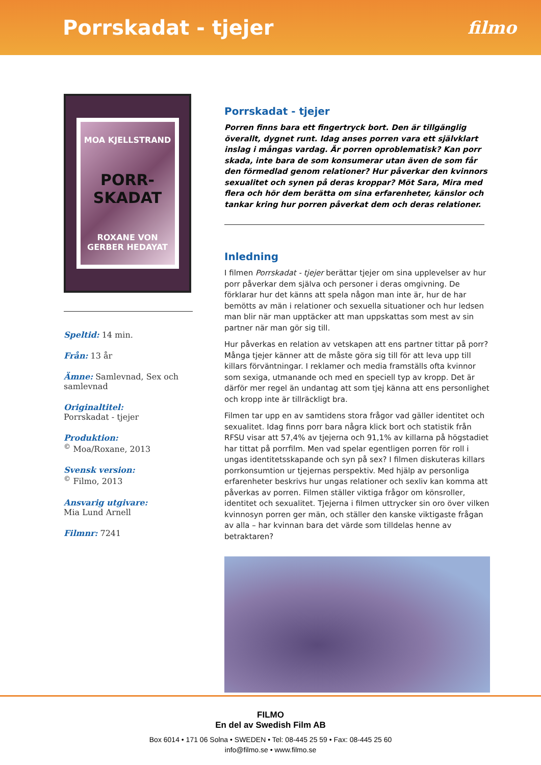Porrskadat - tjejer
filmo
MOA KJELLSTRAND
PORR-SKADAT
ROXANE VON GERBER HEDAYAT
Speltid: 14 min.
Från: 13 år
Ämne: Samlevnad, Sex och samlevnad
Originaltitel:
Porrskadat - tjejer
Produktion:
<sup>©</sup> Moa/Roxane, 2013
Svensk version:
<sup>©</sup> Filmo, 2013
Ansvarig utgivare:
Mia Lund Arnell
Filmnr: 7241
Porrskadat - tjejer
Porren finns bara ett fingertryck bort. Den är tillgänglig överallt, dygnet runt. Idag anses porren vara ett självklart inslag i mångas vardag. Är porren oproblematisk? Kan porr skada, inte bara de som konsumerar utan även de som får den förmedlad genom relationer? Hur påverkar den kvinnors sexualitet och synen på deras kroppar? Möt Sara, Mira med flera och hör dem berätta om sina erfarenheter, känslor och tankar kring hur porren påverkat dem och deras relationer.
Inledning
I filmen Porrskadat - tjejer berättar tjejer om sina upplevelser av hur porr påverkar dem själva och personer i deras omgivning. De förklarar hur det känns att spela någon man inte är, hur de har bemötts av män i relationer och sexuella situationer och hur ledsen man blir när man upptäcker att man uppskattas som mest av sin partner när man gör sig till.
Hur påverkas en relation av vetskapen att ens partner tittar på porr? Många tjejer känner att de måste göra sig till för att leva upp till killars förväntningar. I reklamer och media framställs ofta kvinnor som sexiga, utmanande och med en speciell typ av kropp. Det är därför mer regel än undantag att som tjej känna att ens personlighet och kropp inte är tillräckligt bra.
Filmen tar upp en av samtidens stora frågor vad gäller identitet och sexualitet. Idag finns porr bara några klick bort och statistik från RFSU visar att 57,4% av tjejerna och 91,1% av killarna på högstadiet har tittat på porrfilm. Men vad spelar egentligen porren för roll i ungas identitetsskapande och syn på sex? I filmen diskuteras killars porrkonsumtion ur tjejernas perspektiv. Med hjälp av personliga erfarenheter beskrivs hur ungas relationer och sexliv kan komma att påverkas av porren. Filmen ställer viktiga frågor om könsroller, identitet och sexualitet. Tjejerna i filmen uttrycker sin oro över vilken kvinnosyn porren ger män, och ställer den kanske viktigaste frågan av alla – har kvinnan bara det värde som tilldelas henne av betraktaren?
FILMO
En del av Swedish Film AB
Box 6014 • 171 06 Solna • SWEDEN • Tel: 08-445 25 59 • Fax: 08-445 25 60
info@filmo.se • www.filmo.se